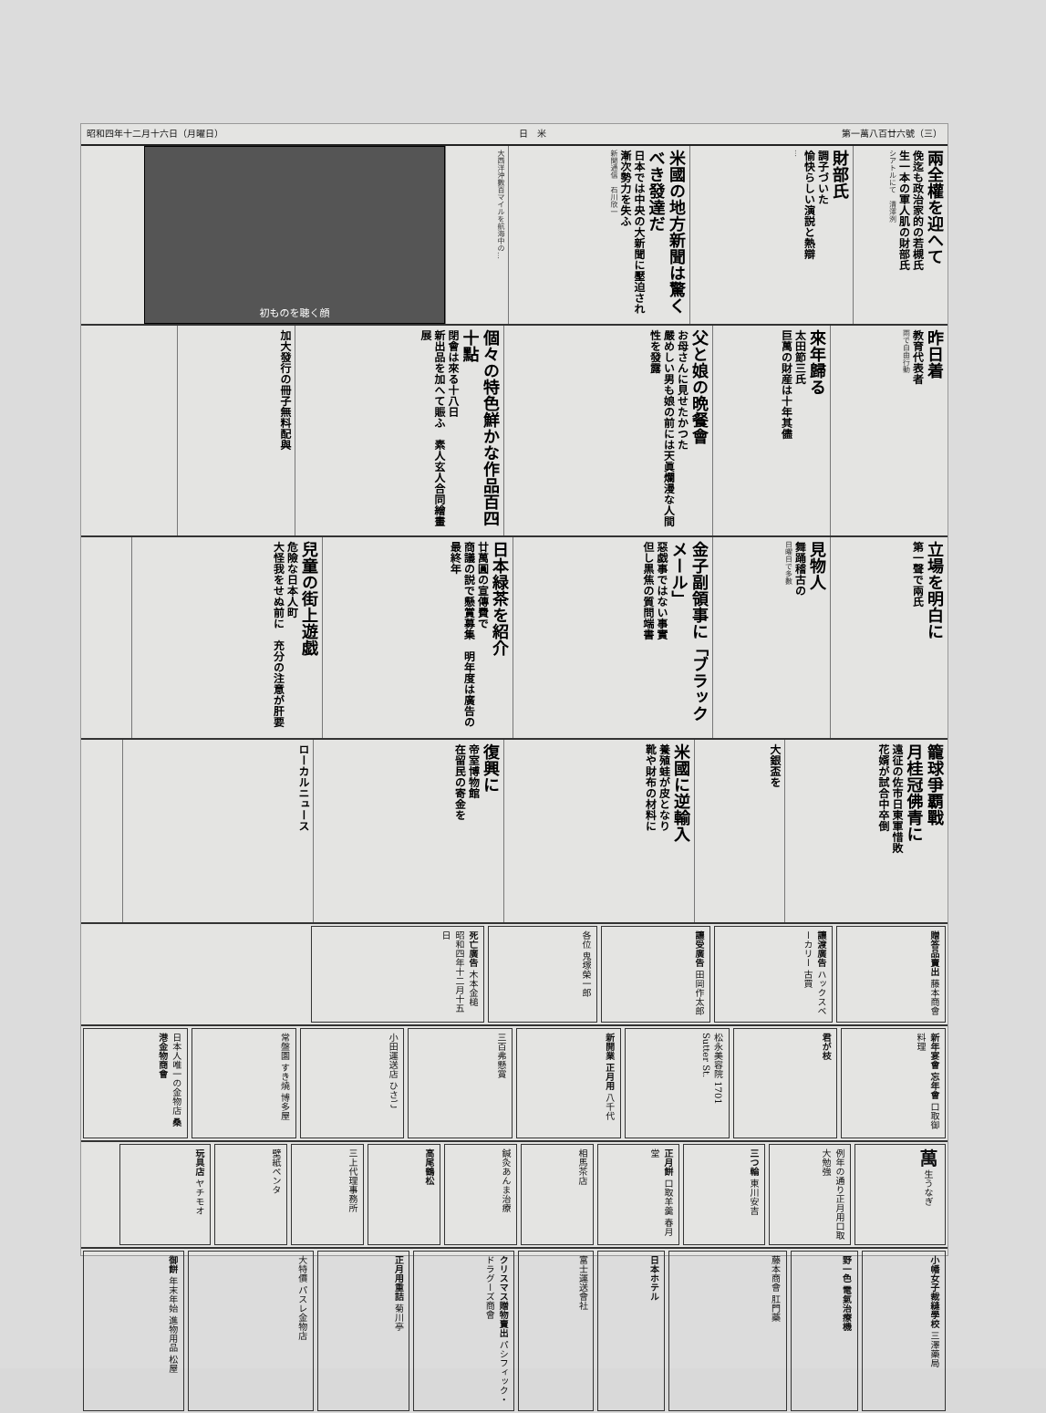昭和四年十二月十六日（月曜日） 日　米 第一萬八百廿六號（三）
兩全權を迎へて
俛迄も政治家的の若槻氏
生一本の軍人肌の財部氏
シアトルにて　清澤洌
財部氏
調子づいた
愉快らしい演説と熱辯
…
米國の地方新聞は驚くべき發達だ
日本では中央の大新聞に壓迫され漸次勢力を失ふ
新聞通信　石川欣一
大西洋沖數百マイルを航海中の…
初ものを聴く顔
昨日着
教育代表者
雨で自由行動
來年歸る
太田節三氏
巨萬の財産は十年其儘
父と娘の晩餐會
お母さんに見せたかつた
嚴めしい男も娘の前には天眞爛漫な人間性を發露
個々の特色鮮かな作品百四十點
閉會は來る十八日
新出品を加へて賑ふ　素人玄人合同繪畫展
加大發行の冊子無料配與
立場を明白に
第一聲で兩氏
見物人
舞踊稽古の
日曜日で多數
金子副領事に「ブラックメール」
惡戯事ではない事實
但し黒焦の質問端書
日本緑茶を紹介
廿萬圓の宣傳費で
商議の説で懸賞募集　明年度は廣告の最終年
兒童の街上遊戯
危險な日本人町
大怪我をせぬ前に　充分の注意が肝要
籠球爭覇戰
月桂冠佛青に
遠征の佐市日東軍惜敗
花婿が試合中卒倒
大銀盃を
米國に逆輸入
養殖蛙が皮となり
靴や財布の材料に
復興に
帝室博物館
在留民の寄金を
ローカルニュース
贈答品賣出 藤本商會
讓渡廣告 ハックスベーカリー 古買
讓受廣告 田岡作太郎
各位 鬼塚榮一郎
死亡廣告 木本金槌 昭和四年十二月十五日
新年宴會 忘年會 口取御料理
君が枝
松永美容院 1701 Sutter St.
新開業 正月用 八千代
三百弗懸賞
小田運送店 ひさご
常盤園 すき燒 博多屋
日本人唯一の金物店 桑港金物商會
萬 生うなぎ
例年の通り正月用口取大勉強
三つ輪 東川安吉
正月餅 口取羊羹 春月堂
相馬茶店
鍼灸あんま治療
高尾鶴松
三上代理事務所
壁紙ペンタ
玩具店 ヤチモオ
小幡女子裁縫學校 三澤藥局
野一色 電氣治療機
藤本商會 肛門藥
日本ホテル
富士運送會社
クリスマス贈物賣出 パシフィック・ドラグーズ商會
正月用重詰 菊川亭
大特價 パスレ金物店
御餅 年末年始 進物用品 松屋